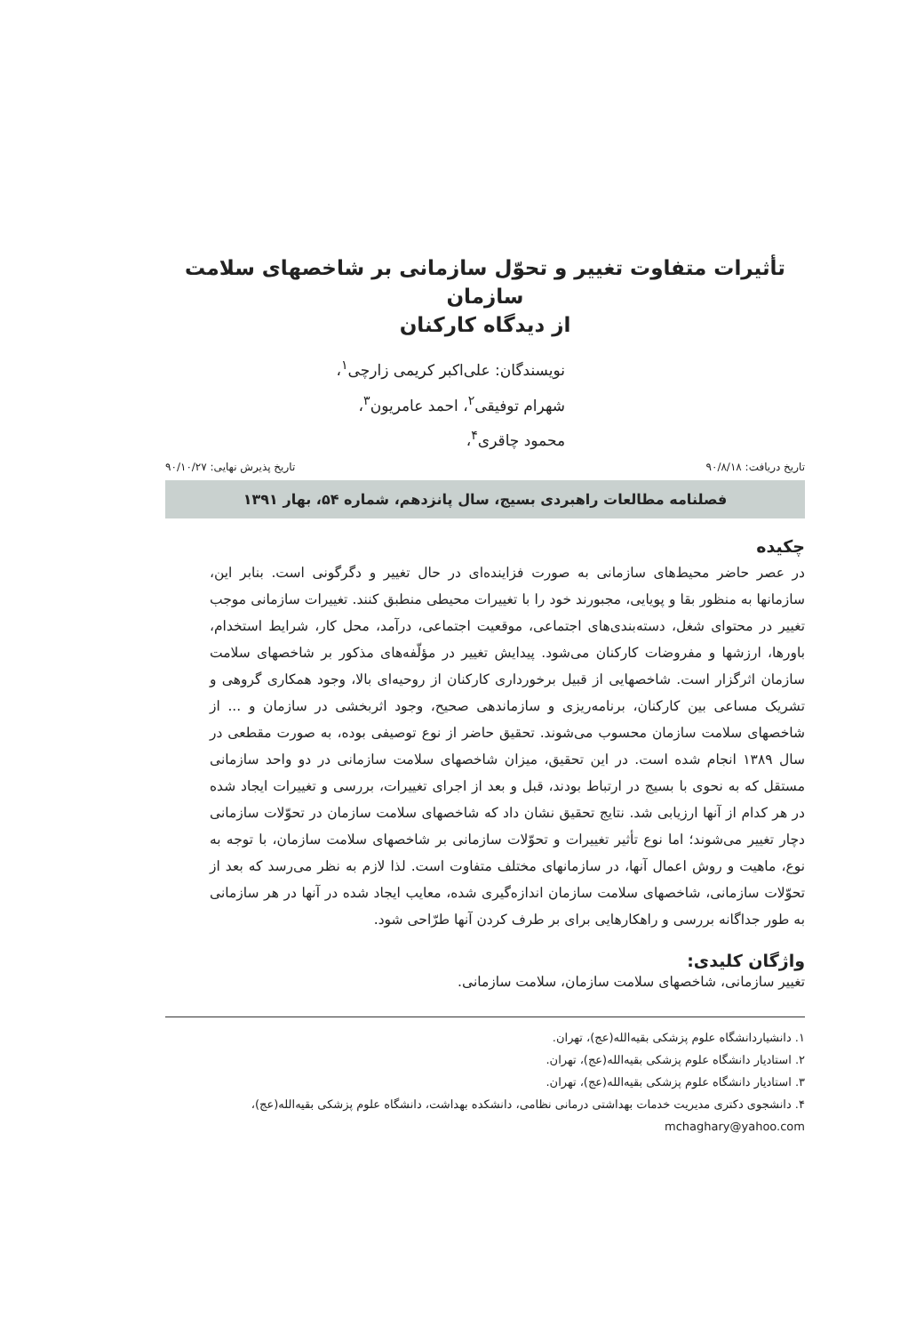تأثیرات متفاوت تغییر و تحوّل سازمانی بر شاخصهای سلامت سازمان
از دیدگاه کارکنان
نویسندگان: علی‌اکبر کریمی زارچی<sup>۱</sup>،
شهرام توفیقی<sup>۲</sup>، احمد عامریون<sup>۳</sup>،
محمود چاقری<sup>۴</sup>،
تاریخ دریافت: ۹۰/۸/۱۸ تاریخ پذیرش نهایی: ۹۰/۱۰/۲۷
فصلنامه مطالعات راهبردی بسیج، سال پانزدهم، شماره ۵۴، بهار ۱۳۹۱
چکیده
در عصر حاضر محیط‌های سازمانی به صورت فزاینده‌ای در حال تغییر و دگرگونی است. بنابر این، سازمانها به منظور بقا و پویایی، مجبورند خود را با تغییرات محیطی منطبق کنند. تغییرات سازمانی موجب تغییر در محتوای شغل، دسته‌بندی‌های اجتماعی، موقعیت اجتماعی، درآمد، محل کار، شرایط استخدام، باورها، ارزشها و مفروضات کارکنان می‌شود. پیدایش تغییر در مؤلّفه‌های مذکور بر شاخصهای سلامت سازمان اثرگزار است. شاخصهایی از قبیل برخورداری کارکنان از روحیه‌ای بالا، وجود همکاری گروهی و تشریک مساعی بین کارکنان، برنامه‌ریزی و سازماندهی صحیح، وجود اثربخشی در سازمان و ... از شاخصهای سلامت سازمان محسوب می‌شوند. تحقیق حاضر از نوع توصیفی بوده، به صورت مقطعی در سال ۱۳۸۹ انجام شده است. در این تحقیق، میزان شاخصهای سلامت سازمانی در دو واحد سازمانی مستقل که به نحوی با بسیج در ارتباط بودند، قبل و بعد از اجرای تغییرات، بررسی و تغییرات ایجاد شده در هر کدام از آنها ارزیابی شد. نتایج تحقیق نشان داد که شاخصهای سلامت سازمان در تحوّلات سازمانی دچار تغییر می‌شوند؛ اما نوع تأثیر تغییرات و تحوّلات سازمانی بر شاخصهای سلامت سازمان، با توجه به نوع، ماهیت و روش اعمال آنها، در سازمانهای مختلف متفاوت است. لذا لازم به نظر می‌رسد که بعد از تحوّلات سازمانی، شاخصهای سلامت سازمان اندازه‌گیری شده، معایب ایجاد شده در آنها در هر سازمانی به طور جداگانه بررسی و راهکارهایی برای بر طرف کردن آنها طرّاحی شود.
واژگان کلیدی:
تغییر سازمانی، شاخصهای سلامت سازمان، سلامت سازمانی.
۱. دانشیاردانشگاه علوم پزشکی بقیه‌الله(عج)، تهران.
۲. استادیار دانشگاه علوم پزشکی بقیه‌الله(عج)، تهران.
۳. استادیار دانشگاه علوم پزشکی بقیه‌الله(عج)، تهران.
۴. دانشجوی دکتری مدیریت خدمات بهداشتی درمانی نظامی، دانشکده بهداشت، دانشگاه علوم پزشکی بقیه‌الله(عج)، mchaghary@yahoo.com